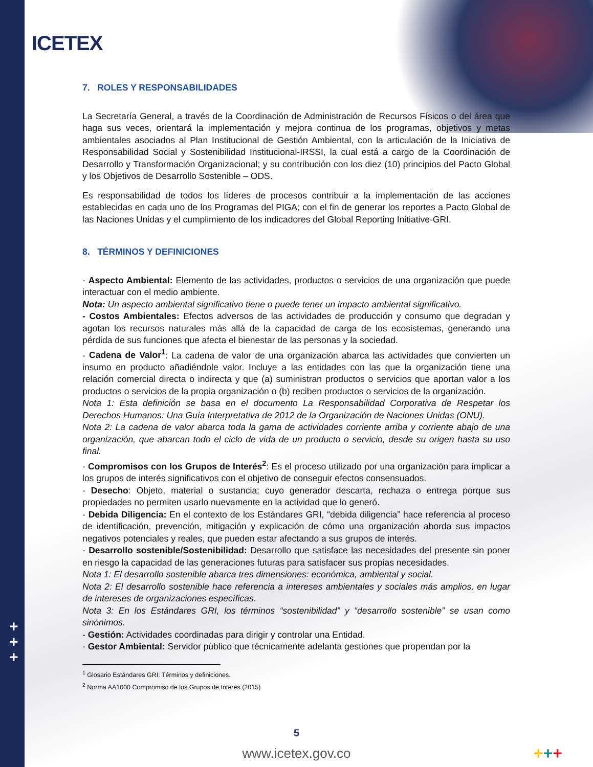ICETEX
7. ROLES Y RESPONSABILIDADES
La Secretaría General, a través de la Coordinación de Administración de Recursos Físicos o del área que haga sus veces, orientará la implementación y mejora continua de los programas, objetivos y metas ambientales asociados al Plan Institucional de Gestión Ambiental, con la articulación de la Iniciativa de Responsabilidad Social y Sostenibilidad Institucional-IRSSI, la cual está a cargo de la Coordinación de Desarrollo y Transformación Organizacional; y su contribución con los diez (10) principios del Pacto Global y los Objetivos de Desarrollo Sostenible – ODS.
Es responsabilidad de todos los líderes de procesos contribuir a la implementación de las acciones establecidas en cada uno de los Programas del PIGA; con el fin de generar los reportes a Pacto Global de las Naciones Unidas y el cumplimiento de los indicadores del Global Reporting Initiative-GRI.
8. TÉRMINOS Y DEFINICIONES
- Aspecto Ambiental: Elemento de las actividades, productos o servicios de una organización que puede interactuar con el medio ambiente.
Nota: Un aspecto ambiental significativo tiene o puede tener un impacto ambiental significativo.
- Costos Ambientales: Efectos adversos de las actividades de producción y consumo que degradan y agotan los recursos naturales más allá de la capacidad de carga de los ecosistemas, generando una pérdida de sus funciones que afecta el bienestar de las personas y la sociedad.
- Cadena de Valor<sup>1</sup>: La cadena de valor de una organización abarca las actividades que convierten un insumo en producto añadiéndole valor. Incluye a las entidades con las que la organización tiene una relación comercial directa o indirecta y que (a) suministran productos o servicios que aportan valor a los productos o servicios de la propia organización o (b) reciben productos o servicios de la organización.
Nota 1: Esta definición se basa en el documento La Responsabilidad Corporativa de Respetar los Derechos Humanos: Una Guía Interpretativa de 2012 de la Organización de Naciones Unidas (ONU).
Nota 2: La cadena de valor abarca toda la gama de actividades corriente arriba y corriente abajo de una organización, que abarcan todo el ciclo de vida de un producto o servicio, desde su origen hasta su uso final.
- Compromisos con los Grupos de Interés<sup>2</sup>: Es el proceso utilizado por una organización para implicar a los grupos de interés significativos con el objetivo de conseguir efectos consensuados.
- Desecho: Objeto, material o sustancia; cuyo generador descarta, rechaza o entrega porque sus propiedades no permiten usarlo nuevamente en la actividad que lo generó.
- Debida Diligencia: En el contexto de los Estándares GRI, “debida diligencia” hace referencia al proceso de identificación, prevención, mitigación y explicación de cómo una organización aborda sus impactos negativos potenciales y reales, que pueden estar afectando a sus grupos de interés.
- Desarrollo sostenible/Sostenibilidad: Desarrollo que satisface las necesidades del presente sin poner en riesgo la capacidad de las generaciones futuras para satisfacer sus propias necesidades.
Nota 1: El desarrollo sostenible abarca tres dimensiones: económica, ambiental y social.
Nota 2: El desarrollo sostenible hace referencia a intereses ambientales y sociales más amplios, en lugar de intereses de organizaciones específicas.
Nota 3: En los Estándares GRI, los términos “sostenibilidad” y “desarrollo sostenible” se usan como sinónimos.
- Gestión: Actividades coordinadas para dirigir y controlar una Entidad.
- Gestor Ambiental: Servidor público que técnicamente adelanta gestiones que propendan por la
<sup>1</sup> Glosario Estándares GRI: Términos y definiciones.
<sup>2</sup> Norma AA1000 Compromiso de los Grupos de Interés (2015)
+
+
+
5
www.icetex.gov.co +++